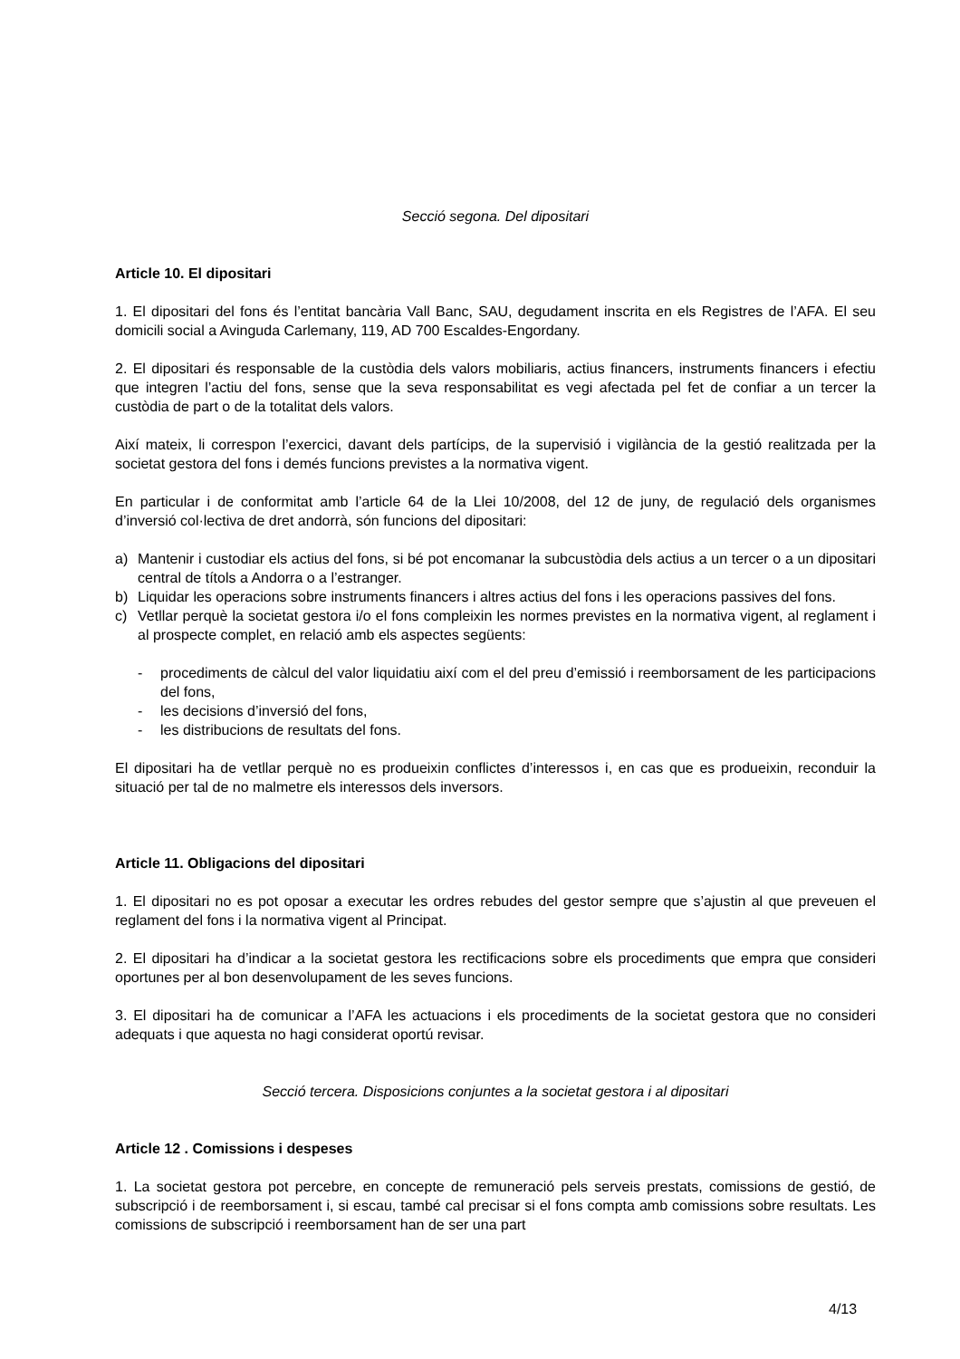Secció segona. Del dipositari
Article 10. El dipositari
1. El dipositari del fons és l’entitat bancària Vall Banc, SAU, degudament inscrita en els Registres de l’AFA. El seu domicili social a Avinguda Carlemany, 119, AD 700 Escaldes-Engordany.
2. El dipositari és responsable de la custòdia dels valors mobiliaris, actius financers, instruments financers i efectiu que integren l’actiu del fons, sense que la seva responsabilitat es vegi afectada pel fet de confiar a un tercer la custòdia de part o de la totalitat dels valors.
Així mateix, li correspon l’exercici, davant dels partícips, de la supervisió i vigilància de la gestió realitzada per la societat gestora del fons i demés funcions previstes a la normativa vigent.
En particular i de conformitat amb l’article 64 de la Llei 10/2008, del 12 de juny, de regulació dels organismes d’inversió col·lectiva de dret andorrà, són funcions del dipositari:
a) Mantenir i custodiar els actius del fons, si bé pot encomanar la subcustòdia dels actius a un tercer o a un dipositari central de títols a Andorra o a l’estranger.
b) Liquidar les operacions sobre instruments financers i altres actius del fons i les operacions passives del fons.
c) Vetllar perquè la societat gestora i/o el fons compleixin les normes previstes en la normativa vigent, al reglament i al prospecte complet, en relació amb els aspectes següents:
- procediments de càlcul del valor liquidatiu així com el del preu d’emissió i reemborsament de les participacions del fons,
- les decisions d’inversió del fons,
- les distribucions de resultats del fons.
El dipositari ha de vetllar perquè no es produeixin conflictes d’interessos i, en cas que es produeixin, reconduir la situació per tal de no malmetre els interessos dels inversors.
Article 11. Obligacions del dipositari
1. El dipositari no es pot oposar a executar les ordres rebudes del gestor sempre que s’ajustin al que preveuen el reglament del fons i la normativa vigent al Principat.
2. El dipositari ha d’indicar a la societat gestora les rectificacions sobre els procediments que empra que consideri oportunes per al bon desenvolupament de les seves funcions.
3. El dipositari ha de comunicar a l’AFA les actuacions i els procediments de la societat gestora que no consideri adequats i que aquesta no hagi considerat oportú revisar.
Secció tercera. Disposicions conjuntes a la societat gestora i al dipositari
Article 12 . Comissions i despeses
1. La societat gestora pot percebre, en concepte de remuneració pels serveis prestats, comissions de gestió, de subscripció i de reemborsament i, si escau, també cal precisar si el fons compta amb comissions sobre resultats. Les comissions de subscripció i reemborsament han de ser una part
4/13